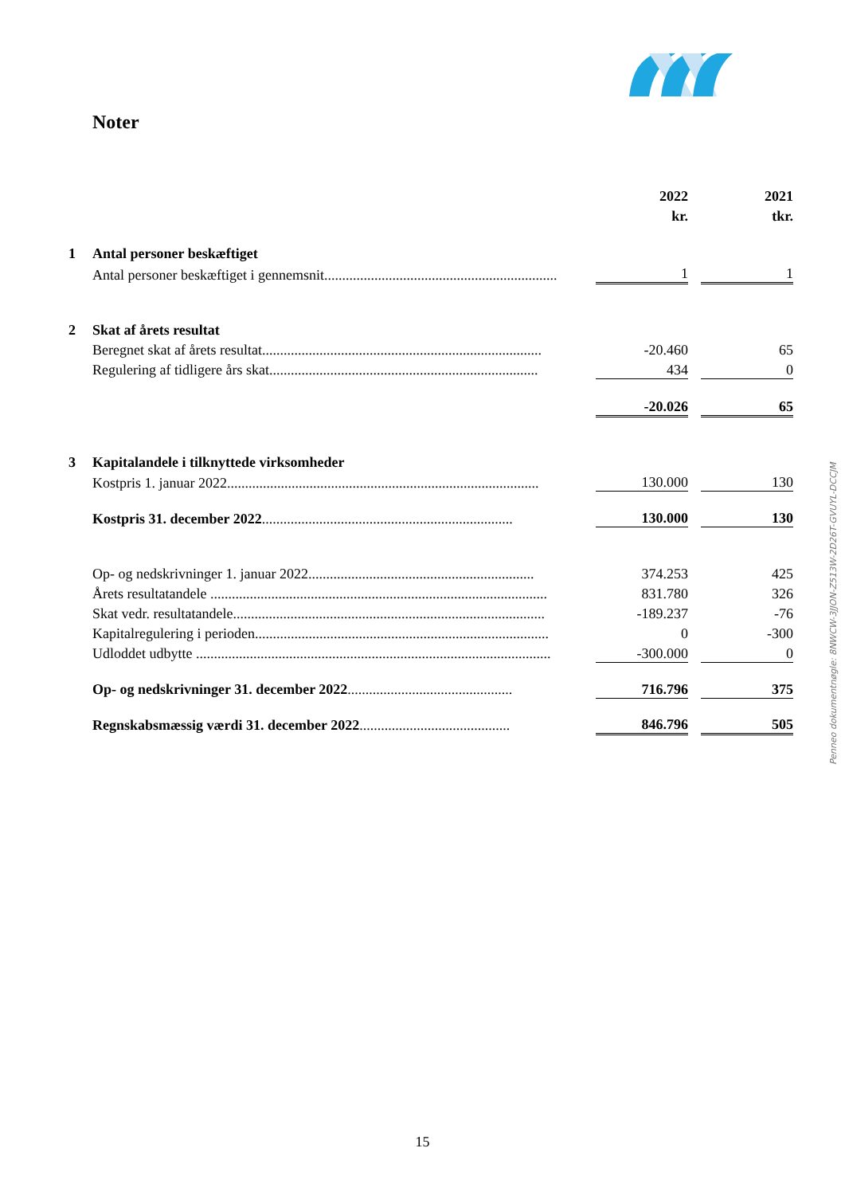Noter
| | | 2022 | | 2021 |
| | | kr. | | tkr. |
| 1 | Antal personer beskæftiget | | | |
| | Antal personer beskæftiget i gennemsnit................................................................. | 1 | | 1 |
| 2 | Skat af årets resultat | | | |
| | Beregnet skat af årets resultat.............................................................................. | -20.460 | | 65 |
| | Regulering af tidligere års skat........................................................................... | 434 | | 0 |
| | | -20.026 | | 65 |
| 3 | Kapitalandele i tilknyttede virksomheder | | | |
| | Kostpris 1. januar 2022....................................................................................... | 130.000 | | 130 |
| | Kostpris 31. december 2022 ...................................................................... | 130.000 | | 130 |
| | Op- og nedskrivninger 1. januar 2022............................................................... | 374.253 | | 425 |
| | Årets resultatandele .............................................................................................. | 831.780 | | 326 |
| | Skat vedr. resultatandele....................................................................................... | -189.237 | | -76 |
| | Kapitalregulering i perioden.................................................................................. | 0 | | -300 |
| | Udloddet udbytte ................................................................................................... | -300.000 | | 0 |
| | Op- og nedskrivninger 31. december 2022 .............................................. | 716.796 | | 375 |
| | Regnskabsmæssig værdi 31. december 2022 .......................................... | 846.796 | | 505 |
Penneo dokumentnøgle: 8NWCW-3JJON-Z513W-2D26T-GVUYL-DCCJM
15